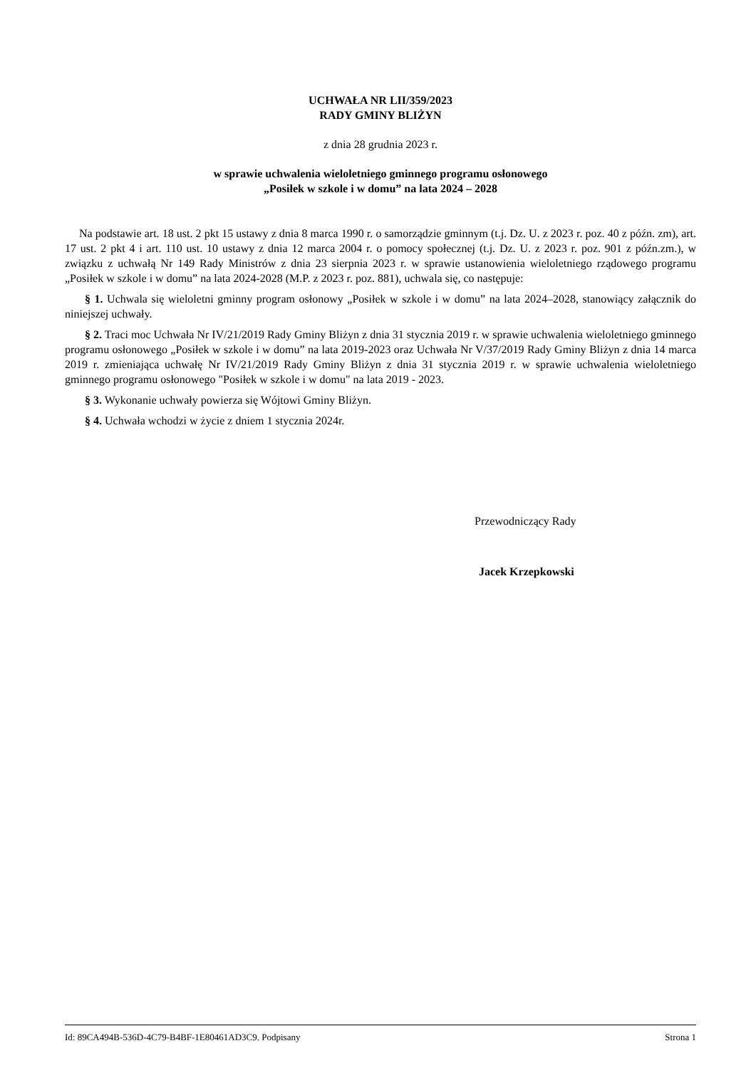UCHWAŁA NR LII/359/2023
RADY GMINY BLIŻYN
z dnia 28 grudnia 2023 r.
w sprawie uchwalenia wieloletniego gminnego programu osłonowego
„Posiłek w szkole i w domu” na lata 2024 – 2028
Na podstawie art. 18 ust. 2 pkt 15 ustawy z dnia 8 marca 1990 r. o samorządzie gminnym (t.j. Dz. U. z 2023 r. poz. 40 z późn. zm), art. 17 ust. 2 pkt 4 i art. 110 ust. 10 ustawy z dnia 12 marca 2004 r. o pomocy społecznej (t.j. Dz. U. z 2023 r. poz. 901 z późn.zm.), w związku z uchwałą Nr 149 Rady Ministrów z dnia 23 sierpnia 2023 r. w sprawie ustanowienia wieloletniego rządowego programu „Posiłek w szkole i w domu” na lata 2024-2028 (M.P. z 2023 r. poz. 881), uchwala się, co następuje:
§ 1. Uchwala się wieloletni gminny program osłonowy „Posiłek w szkole i w domu” na lata 2024–2028, stanowiący załącznik do niniejszej uchwały.
§ 2. Traci moc Uchwała Nr IV/21/2019 Rady Gminy Bliżyn z dnia 31 stycznia 2019 r. w sprawie uchwalenia wieloletniego gminnego programu osłonowego „Posiłek w szkole i w domu” na lata 2019-2023 oraz Uchwała Nr V/37/2019 Rady Gminy Bliżyn z dnia 14 marca 2019 r. zmieniająca uchwałę Nr IV/21/2019 Rady Gminy Bliżyn z dnia 31 stycznia 2019 r. w sprawie uchwalenia wieloletniego gminnego programu osłonowego "Posiłek w szkole i w domu" na lata 2019 - 2023.
§ 3. Wykonanie uchwały powierza się Wójtowi Gminy Bliżyn.
§ 4. Uchwała wchodzi w życie z dniem 1 stycznia 2024r.
Przewodniczący Rady
Jacek Krzepkowski
Id: 89CA494B-536D-4C79-B4BF-1E80461AD3C9. Podpisany Strona 1